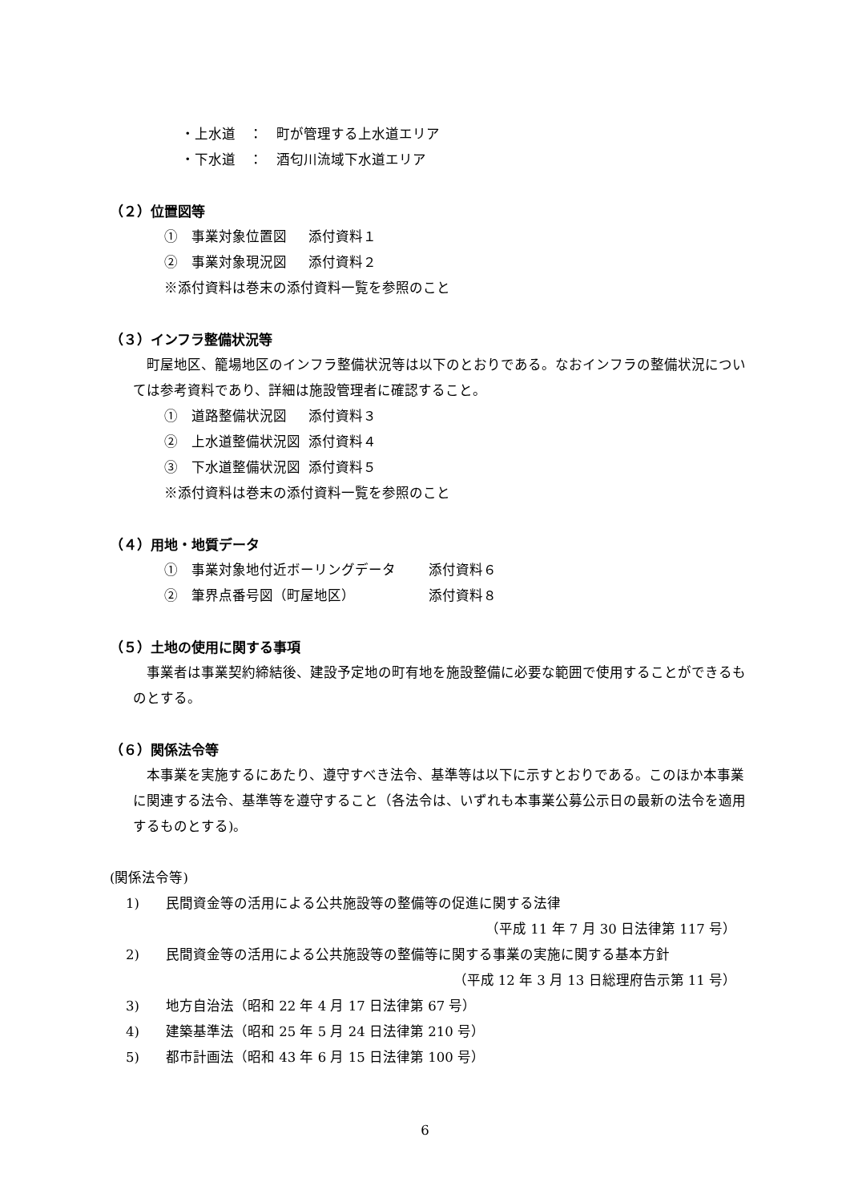・上水道　：　町が管理する上水道エリア
・下水道　：　酒匂川流域下水道エリア
（２）位置図等
①　事業対象位置図 添付資料１
②　事業対象現況図 添付資料２
※添付資料は巻末の添付資料一覧を参照のこと
（３）インフラ整備状況等
　町屋地区、籠場地区のインフラ整備状況等は以下のとおりである。なおインフラの整備状況については参考資料であり、詳細は施設管理者に確認すること。
①　道路整備状況図 添付資料３
②　上水道整備状況図 添付資料４
③　下水道整備状況図 添付資料５
※添付資料は巻末の添付資料一覧を参照のこと
（４）用地・地質データ
①　事業対象地付近ボーリングデータ 添付資料６
②　筆界点番号図（町屋地区） 添付資料８
（５）土地の使用に関する事項
　事業者は事業契約締結後、建設予定地の町有地を施設整備に必要な範囲で使用することができるものとする。
（６）関係法令等
　本事業を実施するにあたり、遵守すべき法令、基準等は以下に示すとおりである。このほか本事業に関連する法令、基準等を遵守すること（各法令は、いずれも本事業公募公示日の最新の法令を適用するものとする)。
(関係法令等)
1) 民間資金等の活用による公共施設等の整備等の促進に関する法律
（平成 11 年 7 月 30 日法律第 117 号）
2) 民間資金等の活用による公共施設等の整備等に関する事業の実施に関する基本方針
（平成 12 年 3 月 13 日総理府告示第 11 号）
3) 地方自治法（昭和 22 年 4 月 17 日法律第 67 号）
4) 建築基準法（昭和 25 年 5 月 24 日法律第 210 号）
5) 都市計画法（昭和 43 年 6 月 15 日法律第 100 号）
6